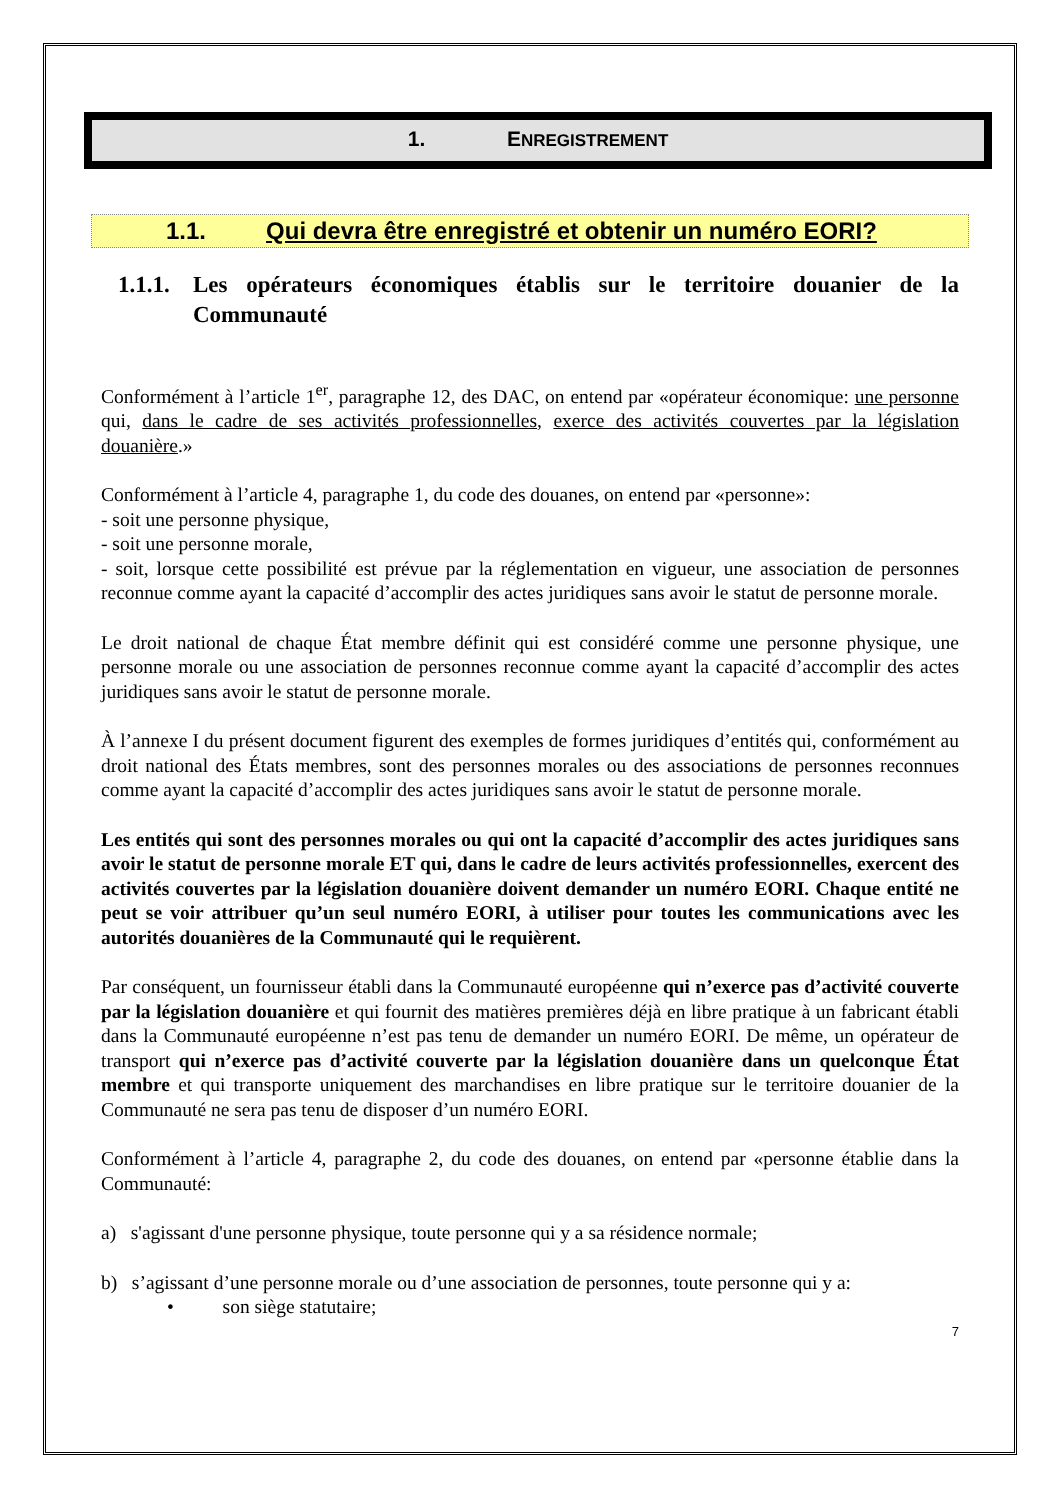1. ENREGISTREMENT
1.1. Qui devra être enregistré et obtenir un numéro EORI?
1.1.1. Les opérateurs économiques établis sur le territoire douanier de la Communauté
Conformément à l’article 1<sup>er</sup>, paragraphe 12, des DAC, on entend par «opérateur économique: une personne qui, dans le cadre de ses activités professionnelles, exerce des activités couvertes par la législation douanière.»
Conformément à l’article 4, paragraphe 1, du code des douanes, on entend par «personne»:
- soit une personne physique,
- soit une personne morale,
- soit, lorsque cette possibilité est prévue par la réglementation en vigueur, une association de personnes reconnue comme ayant la capacité d’accomplir des actes juridiques sans avoir le statut de personne morale.
Le droit national de chaque État membre définit qui est considéré comme une personne physique, une personne morale ou une association de personnes reconnue comme ayant la capacité d’accomplir des actes juridiques sans avoir le statut de personne morale.
À l’annexe I du présent document figurent des exemples de formes juridiques d’entités qui, conformément au droit national des États membres, sont des personnes morales ou des associations de personnes reconnues comme ayant la capacité d’accomplir des actes juridiques sans avoir le statut de personne morale.
Les entités qui sont des personnes morales ou qui ont la capacité d’accomplir des actes juridiques sans avoir le statut de personne morale ET qui, dans le cadre de leurs activités professionnelles, exercent des activités couvertes par la législation douanière doivent demander un numéro EORI. Chaque entité ne peut se voir attribuer qu’un seul numéro EORI, à utiliser pour toutes les communications avec les autorités douanières de la Communauté qui le requièrent.
Par conséquent, un fournisseur établi dans la Communauté européenne qui n’exerce pas d’activité couverte par la législation douanière et qui fournit des matières premières déjà en libre pratique à un fabricant établi dans la Communauté européenne n’est pas tenu de demander un numéro EORI. De même, un opérateur de transport qui n’exerce pas d’activité couverte par la législation douanière dans un quelconque État membre et qui transporte uniquement des marchandises en libre pratique sur le territoire douanier de la Communauté ne sera pas tenu de disposer d’un numéro EORI.
Conformément à l’article 4, paragraphe 2, du code des douanes, on entend par «personne établie dans la Communauté:
a) s'agissant d'une personne physique, toute personne qui y a sa résidence normale;
b) s’agissant d’une personne morale ou d’une association de personnes, toute personne qui y a:
• son siège statutaire;
7